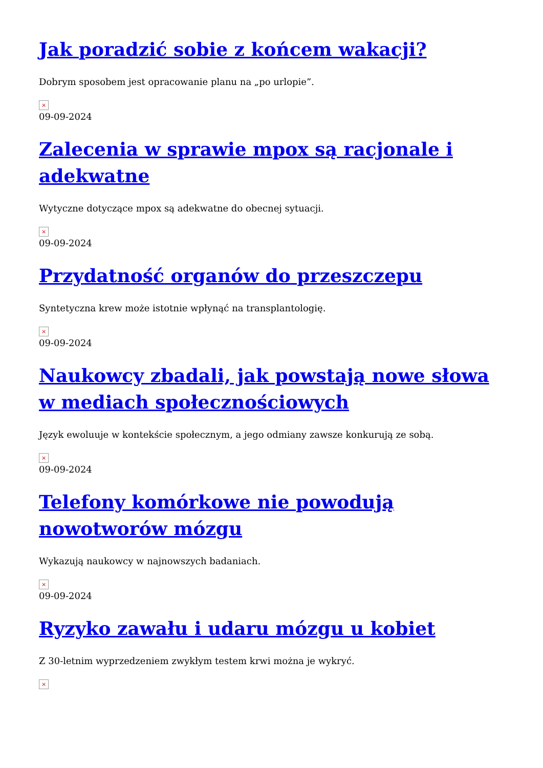Jak poradzić sobie z końcem wakacji?
Dobrym sposobem jest opracowanie planu na „po urlopie”.
×
09-09-2024
Zalecenia w sprawie mpox są racjonale i adekwatne
Wytyczne dotyczące mpox są adekwatne do obecnej sytuacji.
×
09-09-2024
Przydatność organów do przeszczepu
Syntetyczna krew może istotnie wpłynąć na transplantologię.
×
09-09-2024
Naukowcy zbadali, jak powstają nowe słowa w mediach społecznościowych
Język ewoluuje w kontekście społecznym, a jego odmiany zawsze konkurują ze sobą.
×
09-09-2024
Telefony komórkowe nie powodują nowotworów mózgu
Wykazują naukowcy w najnowszych badaniach.
×
09-09-2024
Ryzyko zawału i udaru mózgu u kobiet
Z 30-letnim wyprzedzeniem zwykłym testem krwi można je wykryć.
×